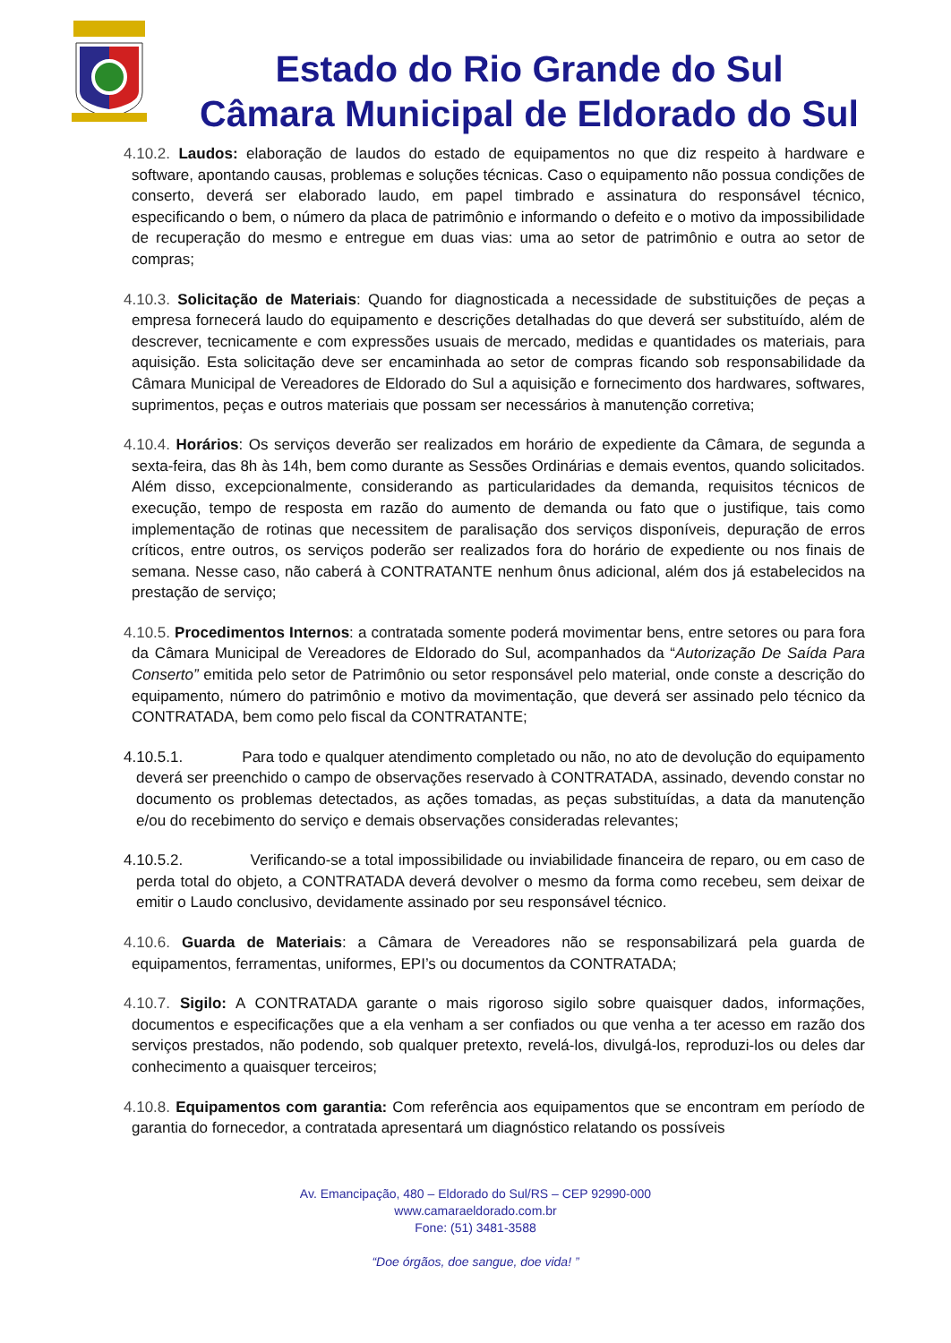Estado do Rio Grande do Sul
Câmara Municipal de Eldorado do Sul
4.10.2. Laudos: elaboração de laudos do estado de equipamentos no que diz respeito à hardware e software, apontando causas, problemas e soluções técnicas. Caso o equipamento não possua condições de conserto, deverá ser elaborado laudo, em papel timbrado e assinatura do responsável técnico, especificando o bem, o número da placa de patrimônio e informando o defeito e o motivo da impossibilidade de recuperação do mesmo e entregue em duas vias: uma ao setor de patrimônio e outra ao setor de compras;
4.10.3. Solicitação de Materiais: Quando for diagnosticada a necessidade de substituições de peças a empresa fornecerá laudo do equipamento e descrições detalhadas do que deverá ser substituído, além de descrever, tecnicamente e com expressões usuais de mercado, medidas e quantidades os materiais, para aquisição. Esta solicitação deve ser encaminhada ao setor de compras ficando sob responsabilidade da Câmara Municipal de Vereadores de Eldorado do Sul a aquisição e fornecimento dos hardwares, softwares, suprimentos, peças e outros materiais que possam ser necessários à manutenção corretiva;
4.10.4. Horários: Os serviços deverão ser realizados em horário de expediente da Câmara, de segunda a sexta-feira, das 8h às 14h, bem como durante as Sessões Ordinárias e demais eventos, quando solicitados. Além disso, excepcionalmente, considerando as particularidades da demanda, requisitos técnicos de execução, tempo de resposta em razão do aumento de demanda ou fato que o justifique, tais como implementação de rotinas que necessitem de paralisação dos serviços disponíveis, depuração de erros críticos, entre outros, os serviços poderão ser realizados fora do horário de expediente ou nos finais de semana. Nesse caso, não caberá à CONTRATANTE nenhum ônus adicional, além dos já estabelecidos na prestação de serviço;
4.10.5. Procedimentos Internos: a contratada somente poderá movimentar bens, entre setores ou para fora da Câmara Municipal de Vereadores de Eldorado do Sul, acompanhados da “Autorização De Saída Para Conserto” emitida pelo setor de Patrimônio ou setor responsável pelo material, onde conste a descrição do equipamento, número do patrimônio e motivo da movimentação, que deverá ser assinado pelo técnico da CONTRATADA, bem como pelo fiscal da CONTRATANTE;
4.10.5.1. Para todo e qualquer atendimento completado ou não, no ato de devolução do equipamento deverá ser preenchido o campo de observações reservado à CONTRATADA, assinado, devendo constar no documento os problemas detectados, as ações tomadas, as peças substituídas, a data da manutenção e/ou do recebimento do serviço e demais observações consideradas relevantes;
4.10.5.2. Verificando-se a total impossibilidade ou inviabilidade financeira de reparo, ou em caso de perda total do objeto, a CONTRATADA deverá devolver o mesmo da forma como recebeu, sem deixar de emitir o Laudo conclusivo, devidamente assinado por seu responsável técnico.
4.10.6. Guarda de Materiais: a Câmara de Vereadores não se responsabilizará pela guarda de equipamentos, ferramentas, uniformes, EPI’s ou documentos da CONTRATADA;
4.10.7. Sigilo: A CONTRATADA garante o mais rigoroso sigilo sobre quaisquer dados, informações, documentos e especificações que a ela venham a ser confiados ou que venha a ter acesso em razão dos serviços prestados, não podendo, sob qualquer pretexto, revelá-los, divulgá-los, reproduzi-los ou deles dar conhecimento a quaisquer terceiros;
4.10.8. Equipamentos com garantia: Com referência aos equipamentos que se encontram em período de garantia do fornecedor, a contratada apresentará um diagnóstico relatando os possíveis
Av. Emancipação, 480 – Eldorado do Sul/RS – CEP 92990-000
www.camaraeldorado.com.br
Fone: (51) 3481-3588
“Doe órgãos, doe sangue, doe vida! ”